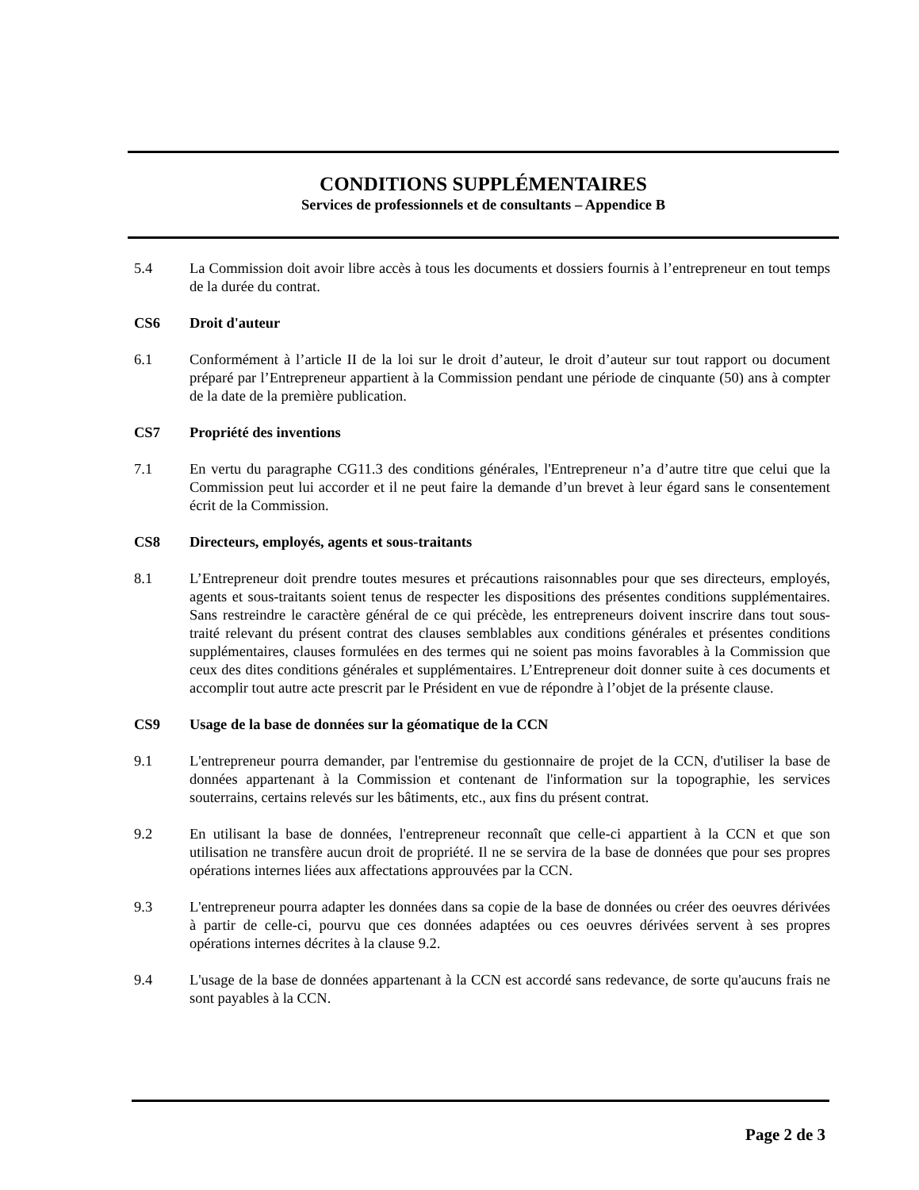CONDITIONS SUPPLÉMENTAIRES
Services de professionnels et de consultants – Appendice B
5.4 La Commission doit avoir libre accès à tous les documents et dossiers fournis à l’entrepreneur en tout temps de la durée du contrat.
CS6 Droit d'auteur
6.1 Conformément à l’article II de la loi sur le droit d’auteur, le droit d’auteur sur tout rapport ou document préparé par l’Entrepreneur appartient à la Commission pendant une période de cinquante (50) ans à compter de la date de la première publication.
CS7 Propriété des inventions
7.1 En vertu du paragraphe CG11.3 des conditions générales, l'Entrepreneur n’a d’autre titre que celui que la Commission peut lui accorder et il ne peut faire la demande d’un brevet à leur égard sans le consentement écrit de la Commission.
CS8 Directeurs, employés, agents et sous-traitants
8.1 L’Entrepreneur doit prendre toutes mesures et précautions raisonnables pour que ses directeurs, employés, agents et sous-traitants soient tenus de respecter les dispositions des présentes conditions supplémentaires. Sans restreindre le caractère général de ce qui précède, les entrepreneurs doivent inscrire dans tout sous-traité relevant du présent contrat des clauses semblables aux conditions générales et présentes conditions supplémentaires, clauses formulées en des termes qui ne soient pas moins favorables à la Commission que ceux des dites conditions générales et supplémentaires. L’Entrepreneur doit donner suite à ces documents et accomplir tout autre acte prescrit par le Président en vue de répondre à l’objet de la présente clause.
CS9 Usage de la base de données sur la géomatique de la CCN
9.1 L'entrepreneur pourra demander, par l'entremise du gestionnaire de projet de la CCN, d'utiliser la base de données appartenant à la Commission et contenant de l'information sur la topographie, les services souterrains, certains relevés sur les bâtiments, etc., aux fins du présent contrat.
9.2 En utilisant la base de données, l'entrepreneur reconnaît que celle-ci appartient à la CCN et que son utilisation ne transfère aucun droit de propriété. Il ne se servira de la base de données que pour ses propres opérations internes liées aux affectations approuvées par la CCN.
9.3 L'entrepreneur pourra adapter les données dans sa copie de la base de données ou créer des oeuvres dérivées à partir de celle-ci, pourvu que ces données adaptées ou ces oeuvres dérivées servent à ses propres opérations internes décrites à la clause 9.2.
9.4 L'usage de la base de données appartenant à la CCN est accordé sans redevance, de sorte qu'aucuns frais ne sont payables à la CCN.
Page 2 de 3